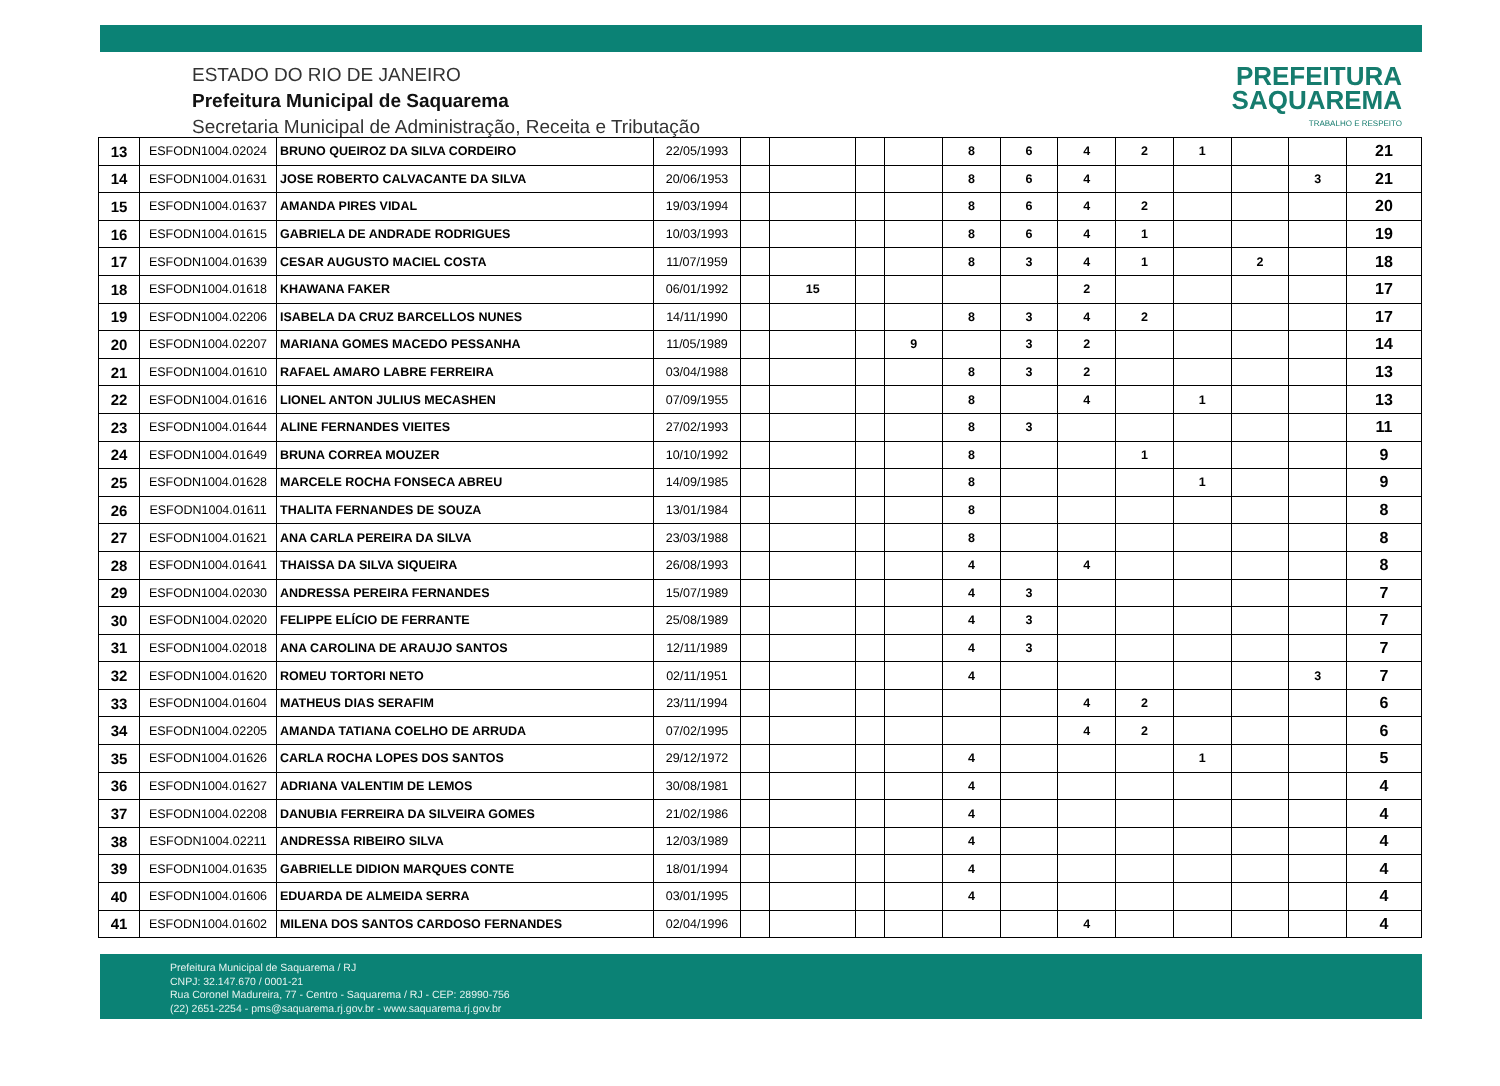ESTADO DO RIO DE JANEIRO
Prefeitura Municipal de Saquarema
Secretaria Municipal de Administração, Receita e Tributação
PREFEITURA
SAQUAREMA
TRABALHO E RESPEITO
| 13 | ESFODN1004.02024 | BRUNO QUEIROZ DA SILVA CORDEIRO | 22/05/1993 | | | | | 8 | 6 | 4 | 2 | 1 | | | 21 |
| 14 | ESFODN1004.01631 | JOSE ROBERTO CALVACANTE DA SILVA | 20/06/1953 | | | | | 8 | 6 | 4 | | | | 3 | 21 |
| 15 | ESFODN1004.01637 | AMANDA PIRES VIDAL | 19/03/1994 | | | | | 8 | 6 | 4 | 2 | | | | 20 |
| 16 | ESFODN1004.01615 | GABRIELA DE ANDRADE RODRIGUES | 10/03/1993 | | | | | 8 | 6 | 4 | 1 | | | | 19 |
| 17 | ESFODN1004.01639 | CESAR AUGUSTO MACIEL COSTA | 11/07/1959 | | | | | 8 | 3 | 4 | 1 | | 2 | | 18 |
| 18 | ESFODN1004.01618 | KHAWANA FAKER | 06/01/1992 | | 15 | | | | | 2 | | | | | 17 |
| 19 | ESFODN1004.02206 | ISABELA DA CRUZ BARCELLOS NUNES | 14/11/1990 | | | | | 8 | 3 | 4 | 2 | | | | 17 |
| 20 | ESFODN1004.02207 | MARIANA GOMES MACEDO PESSANHA | 11/05/1989 | | | | 9 | | 3 | 2 | | | | | 14 |
| 21 | ESFODN1004.01610 | RAFAEL AMARO LABRE FERREIRA | 03/04/1988 | | | | | 8 | 3 | 2 | | | | | 13 |
| 22 | ESFODN1004.01616 | LIONEL ANTON JULIUS MECASHEN | 07/09/1955 | | | | | 8 | | 4 | | 1 | | | 13 |
| 23 | ESFODN1004.01644 | ALINE FERNANDES VIEITES | 27/02/1993 | | | | | 8 | 3 | | | | | | 11 |
| 24 | ESFODN1004.01649 | BRUNA CORREA MOUZER | 10/10/1992 | | | | | 8 | | | 1 | | | | 9 |
| 25 | ESFODN1004.01628 | MARCELE ROCHA FONSECA ABREU | 14/09/1985 | | | | | 8 | | | | 1 | | | 9 |
| 26 | ESFODN1004.01611 | THALITA FERNANDES DE SOUZA | 13/01/1984 | | | | | 8 | | | | | | | 8 |
| 27 | ESFODN1004.01621 | ANA CARLA PEREIRA DA SILVA | 23/03/1988 | | | | | 8 | | | | | | | 8 |
| 28 | ESFODN1004.01641 | THAISSA DA SILVA SIQUEIRA | 26/08/1993 | | | | | 4 | | 4 | | | | | 8 |
| 29 | ESFODN1004.02030 | ANDRESSA PEREIRA FERNANDES | 15/07/1989 | | | | | 4 | 3 | | | | | | 7 |
| 30 | ESFODN1004.02020 | FELIPPE ELÍCIO DE FERRANTE | 25/08/1989 | | | | | 4 | 3 | | | | | | 7 |
| 31 | ESFODN1004.02018 | ANA CAROLINA DE ARAUJO SANTOS | 12/11/1989 | | | | | 4 | 3 | | | | | | 7 |
| 32 | ESFODN1004.01620 | ROMEU TORTORI NETO | 02/11/1951 | | | | | 4 | | | | | | 3 | 7 |
| 33 | ESFODN1004.01604 | MATHEUS DIAS SERAFIM | 23/11/1994 | | | | | | | 4 | 2 | | | | 6 |
| 34 | ESFODN1004.02205 | AMANDA TATIANA COELHO DE ARRUDA | 07/02/1995 | | | | | | | 4 | 2 | | | | 6 |
| 35 | ESFODN1004.01626 | CARLA ROCHA LOPES DOS SANTOS | 29/12/1972 | | | | | 4 | | | | 1 | | | 5 |
| 36 | ESFODN1004.01627 | ADRIANA VALENTIM DE LEMOS | 30/08/1981 | | | | | 4 | | | | | | | 4 |
| 37 | ESFODN1004.02208 | DANUBIA FERREIRA DA SILVEIRA GOMES | 21/02/1986 | | | | | 4 | | | | | | | 4 |
| 38 | ESFODN1004.02211 | ANDRESSA RIBEIRO SILVA | 12/03/1989 | | | | | 4 | | | | | | | 4 |
| 39 | ESFODN1004.01635 | GABRIELLE DIDION MARQUES CONTE | 18/01/1994 | | | | | 4 | | | | | | | 4 |
| 40 | ESFODN1004.01606 | EDUARDA DE ALMEIDA SERRA | 03/01/1995 | | | | | 4 | | | | | | | 4 |
| 41 | ESFODN1004.01602 | MILENA DOS SANTOS CARDOSO FERNANDES | 02/04/1996 | | | | | | | 4 | | | | | 4 |
Prefeitura Municipal de Saquarema / RJ
CNPJ: 32.147.670 / 0001-21
Rua Coronel Madureira, 77 - Centro - Saquarema / RJ - CEP: 28990-756
(22) 2651-2254 - pms@saquarema.rj.gov.br - www.saquarema.rj.gov.br